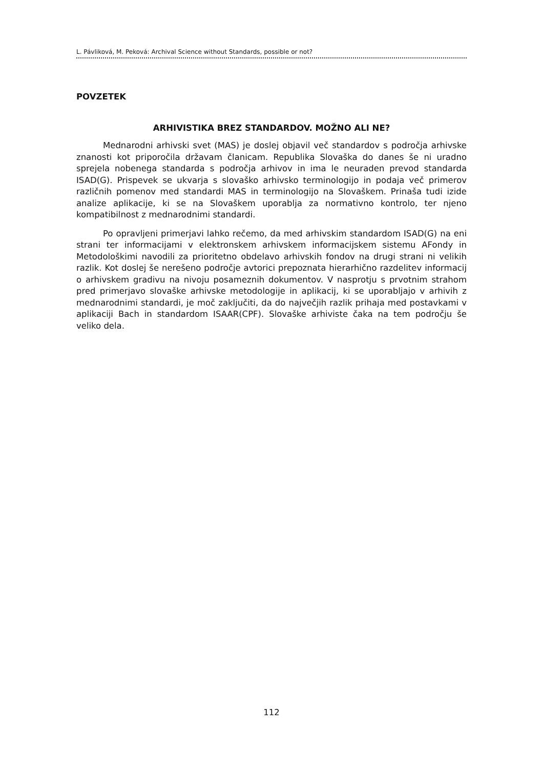L. Pávliková, M. Peková: Archival Science without Standards, possible or not?
POVZETEK
ARHIVISTIKA BREZ STANDARDOV. MOŽNO ALI NE?
Mednarodni arhivski svet (MAS) je doslej objavil več standardov s področja arhivske znanosti kot priporočila državam članicam. Republika Slovaška do danes še ni uradno sprejela nobenega standarda s področja arhivov in ima le neuraden prevod standarda ISAD(G). Prispevek se ukvarja s slovaško arhivsko terminologijo in podaja več primerov različnih pomenov med standardi MAS in terminologijo na Slovaškem. Prinaša tudi izide analize aplikacije, ki se na Slovaškem uporablja za normativno kontrolo, ter njeno kompatibilnost z mednarodnimi standardi.
Po opravljeni primerjavi lahko rečemo, da med arhivskim standardom ISAD(G) na eni strani ter informacijami v elektronskem arhivskem informacijskem sistemu AFondy in Metodološkimi navodili za prioritetno obdelavo arhivskih fondov na drugi strani ni velikih razlik. Kot doslej še nerešeno področje avtorici prepoznata hierarhično razdelitev informacij o arhivskem gradivu na nivoju posameznih dokumentov. V nasprotju s prvotnim strahom pred primerjavo slovaške arhivske metodologije in aplikacij, ki se uporabljajo v arhivih z mednarodnimi standardi, je moč zaključiti, da do največjih razlik prihaja med postavkami v aplikaciji Bach in standardom ISAAR(CPF). Slovaške arhiviste čaka na tem področju še veliko dela.
112